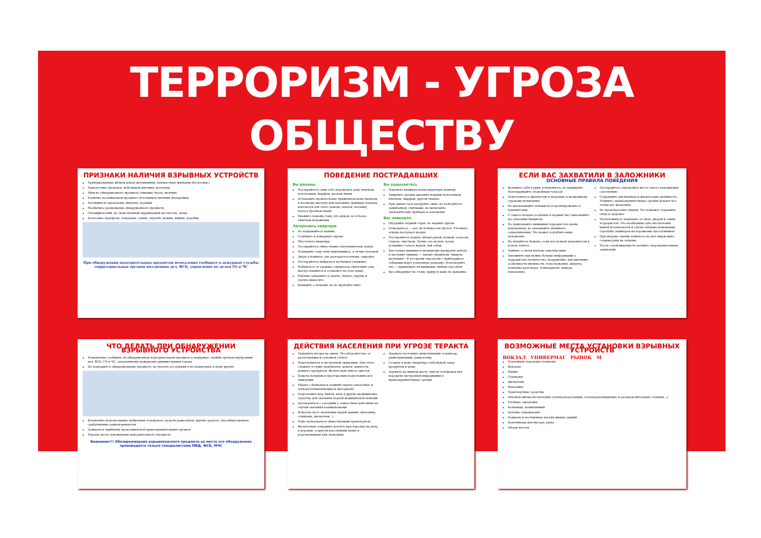ТЕРРОРИЗМ - УГРОЗА ОБЩЕСТВУ
ПРИЗНАКИ НАЛИЧИЯ ВЗРЫВНЫХ УСТРОЙСТВ
Припаркованные вблизи домов автомашины, неизвестные жильцам (бесхозные)
Присутствие проводов, небольшой антенны, изоленты
Шум из обнаруженного предмета (тикание часов, щелчки)
Наличие на найденном предмете источников питания (батарейки)
Растяжки из проволоки, шпагата, верёвки
Необычное размещение обнаруженного предмета
Специфический, не свойственный окружающей местности, запах
Бесхозные портфели, чемоданы, сумки, свёртки, мешки, ящики, коробки
При обнаружении подозрительных предметов немедленно сообщите в дежурные службы территориальных органов внутренних дел, ФСБ, управление по делам ГО и ЧС
ПОВЕДЕНИЕ ПОСТРАДАВШИХ
Вы ранены
Постарайтесь сами себе перевязать рану платком, полотенцем, шарфом, куском ткани
Остановите кровотечение прижатием вены пальцем к костному выступу или наложите давящую повязку, используя для этого ремень, платок, косынку, полосу прочной ткани
Окажите помощь тому, кто рядом, но в более тяжёлом положении
Загорелась квартира
Не поддавайтесь панике
Сообщите в пожарную охрану
Обесточьте квартиру
Постарайтесь сбить пламя огнетушителем, водой
Покидайте зону огня пригнувшись, а лучше ползком
Дверь в комнату, где разгорается пламя, закройте
Постарайтесь выбраться на балкон (лоджию)
Избавьтесь от одежды с примесью синтетики (она быстро плавится и оставляет на теле язвы)
Ребёнка заверните в одеяло, пальто, куртку и срочно выносите
Взывайте о помощи, но не прыгайте вниз
Вы задыхаетесь
Наденьте влажную ватно-марлевую повязку
Защитите органы дыхания мокрым полотенцем, платком, шарфом, другой тканью
При запахе газа раскройте окна, не пользуйтесь зажигалкой, спичками, не включайте электрические приборы и освещение
Вас завалило
Обуздайте первый страх, не падайте духом
Осмотритесь — нет ли поблизости пустот. Уточните, откуда поступает воздух
Постарайтесь подать сигнал рукой, палкой, голосом, стуком, свистком. Лучше это делать, когда услышите голоса людей, лай собак
Как только машины и механизмы прекратят работу и наступит тишина — значит объявлена "минута молчания". В это время спасатели с приборами и собаками ведут усиленную разведку. Используйте это — привлеките их внимание любым способом
Вас обнаружат по стону, крику и даже по дыханию
ЕСЛИ ВАС ЗАХВАТИЛИ В ЗАЛОЖНИКИ
ОСНОВНЫЕ ПРАВИЛА ПОВЕДЕНИЯ
Возьмите себя в руки, успокойтесь, не паникуйте. Разговаривайте спокойным голосом
Подготовьтесь физически и морально к возможному суровому испытанию
Не высказывайте ненависть и пренебрежение к похитителям
С самого начала (особенно в первый час) выполняйте все указания бандитов
Не привлекайте внимания террористов своим поведением, не оказывайте активного сопротивления. Это может усугубить ваше положение
Не пытайтесь бежать, если нет полной уверенности в успехе побега
Заявите о своём плохом самочувствии
Запомните как можно больше информации о террористах (количество, вооружение, как выглядят, особенности внешности, телосложения, акцента, тематика разговора, темперамент, манера поведения)
Постарайтесь определить место своего нахождения (заточения)
Сохраняйте умственную и физическую активность. Помните, правоохранительные органы делают всё, чтобы вас вызволить
Не пренебрегайте пищей. Это поможет сохранить силы и здоровье
Расположитесь подальше от окон, дверей и самих террористов. Это необходимо для обеспечения вашей безопасности в случае штурма помещения, стрельбы снайперов на поражение преступников
При штурме здания ложитесь на пол лицом вниз, сложив руки на затылке
После освобождения не делайте скоропалительных заявлений
ЧТО ДЕЛАТЬ ПРИ ОБНАРУЖЕНИИ ВЗРЫВНОГО УСТРОЙСТВА
Немедленно сообщить об обнаруженном подозрительном предмете в дежурные службы органов внутренних дел, ФСБ, ГО и ЧС, оперативному дежурному администрации города
Не подходить к обнаруженному предмету, не трогать его руками и не подпускать к нему других
Исключить использование мобильных телефонов, средств радиосвязи, других средств, способных вызвать срабатывание радиовзрывателя
Дождаться прибытия представителей правоохранительных органов
Указать место нахождения подозрительного предмета
Внимание!!! Обезвреживание взрывоопасного предмета на месте его обнаружения производится только специалистами МВД, ФСБ, МЧС
ДЕЙСТВИЯ НАСЕЛЕНИЯ ПРИ УГРОЗЕ ТЕРАКТА
Задёрнуть шторы на окнах. Это убережёт вас от разлетающихся осколков стёкол
Подготовиться к экстренной эвакуации. Для этого сложите в сумку документы, деньги, ценности, немного продуктов. Желательно иметь свисток
Помочь больным и престарелым подготовиться к эвакуации
Убрать с балконов и лоджий горюче-смазочные и легковоспламеняющиеся материалы
Подготовить йод, бинты, вату и другие медицинские средства для оказания первой медицинской помощи
Договориться с соседями о совместных действиях на случай оказания взаимопомощи
Избегать мест скопления людей (рынки, магазины, стадионы, дискотеки...)
Реже пользоваться общественным транспортом
Желательно отправить детей и престарелых на дачу, в деревню, в другой населённый пункт к родственникам или знакомым
Держать постоянно включёнными телевизор, радиоприёмник, радиоточку
Создать в доме (квартире) небольшой запас продуктов и воды
Держать на видном месте список телефонов для передачи экстренной информации в правоохранительные органы
ВОЗМОЖНЫЕ МЕСТА УСТАНОВКИ ВЗРЫВНЫХ УСТРОЙСТВ
ВОКЗАЛ УНИВЕРМАГ РЫНОК М
Подземные переходы (тоннели)
Вокзалы
Рынки
Стадионы
Дискотеки
Магазины
Транспортные средства
Объекты жизнеобеспечения (электроподстанции, газоперекачивающие и распределительные станции...)
Учебные заведения
Больницы, поликлиники
Детские учреждения
Подвалы и лестничные клетки жилых зданий
Контейнеры для мусора, урны
Опоры мостов